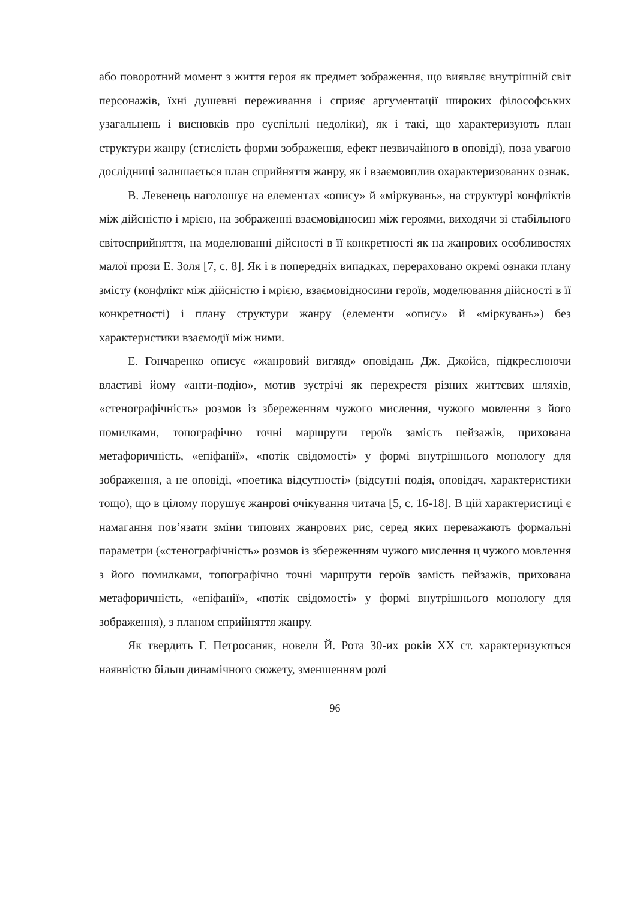або поворотний момент з життя героя як предмет зображення, що виявляє внутрішній світ персонажів, їхні душевні переживання і сприяє аргументації широких філософських узагальнень і висновків про суспільні недоліки), як і такі, що характеризують план структури жанру (стислість форми зображення, ефект незвичайного в оповіді), поза увагою дослідниці залишається план сприйняття жанру, як і взаємовплив охарактеризованих ознак.
В. Левенець наголошує на елементах «опису» й «міркувань», на структурі конфліктів між дійсністю і мрією, на зображенні взаємовідносин між героями, виходячи зі стабільного світосприйняття, на моделюванні дійсності в її конкретності як на жанрових особливостях малої прози Е. Золя [7, с. 8]. Як і в попередніх випадках, перераховано окремі ознаки плану змісту (конфлікт між дійсністю і мрією, взаємовідносини героїв, моделювання дійсності в її конкретності) і плану структури жанру (елементи «опису» й «міркувань») без характеристики взаємодії між ними.
Е. Гончаренко описує «жанровий вигляд» оповідань Дж. Джойса, підкреслюючи властиві йому «анти-подію», мотив зустрічі як перехрестя різних життєвих шляхів, «стенографічність» розмов із збереженням чужого мислення, чужого мовлення з його помилками, топографічно точні маршрути героїв замість пейзажів, прихована метафоричність, «епіфанії», «потік свідомості» у формі внутрішнього монологу для зображення, а не оповіді, «поетика відсутності» (відсутні подія, оповідач, характеристики тощо), що в цілому порушує жанрові очікування читача [5, с. 16-18]. В цій характеристиці є намагання пов’язати зміни типових жанрових рис, серед яких переважають формальні параметри («стенографічність» розмов із збереженням чужого мислення ц чужого мовлення з його помилками, топографічно точні маршрути героїв замість пейзажів, прихована метафоричність, «епіфанії», «потік свідомості» у формі внутрішнього монологу для зображення), з планом сприйняття жанру.
Як твердить Г. Петросаняк, новели Й. Рота 30-их років ХХ ст. характеризуються наявністю більш динамічного сюжету, зменшенням ролі
96